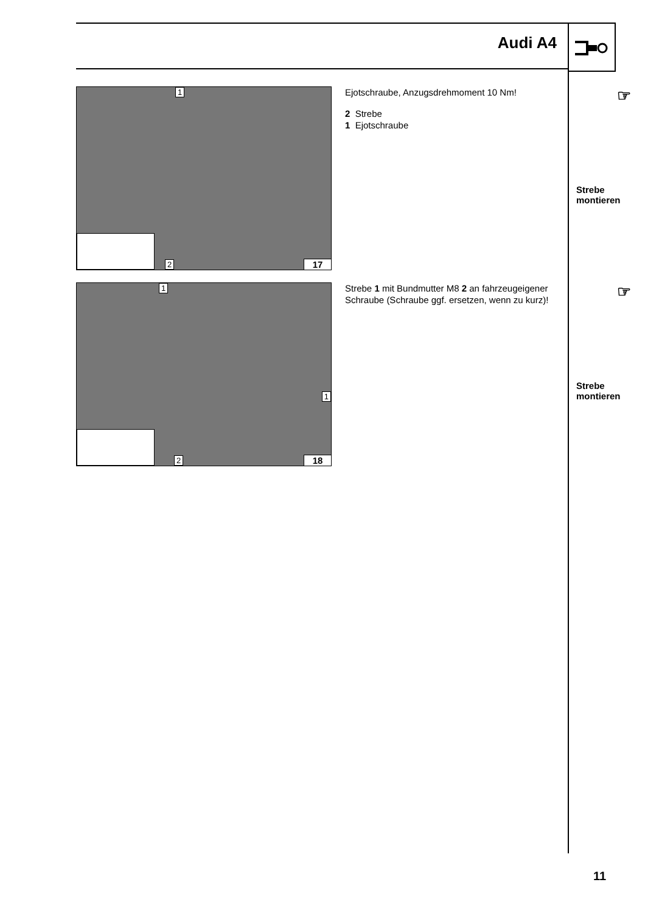Audi A4
1
2 17
Ejotschraube, Anzugsdrehmoment 10 Nm!
2 Strebe
1 Ejotschraube
☞
Strebe
montieren
1
1
2 18
Strebe 1 mit Bundmutter M8 2 an fahrzeugeigener Schraube (Schraube ggf. ersetzen, wenn zu kurz)!
☞
Strebe
montieren
11